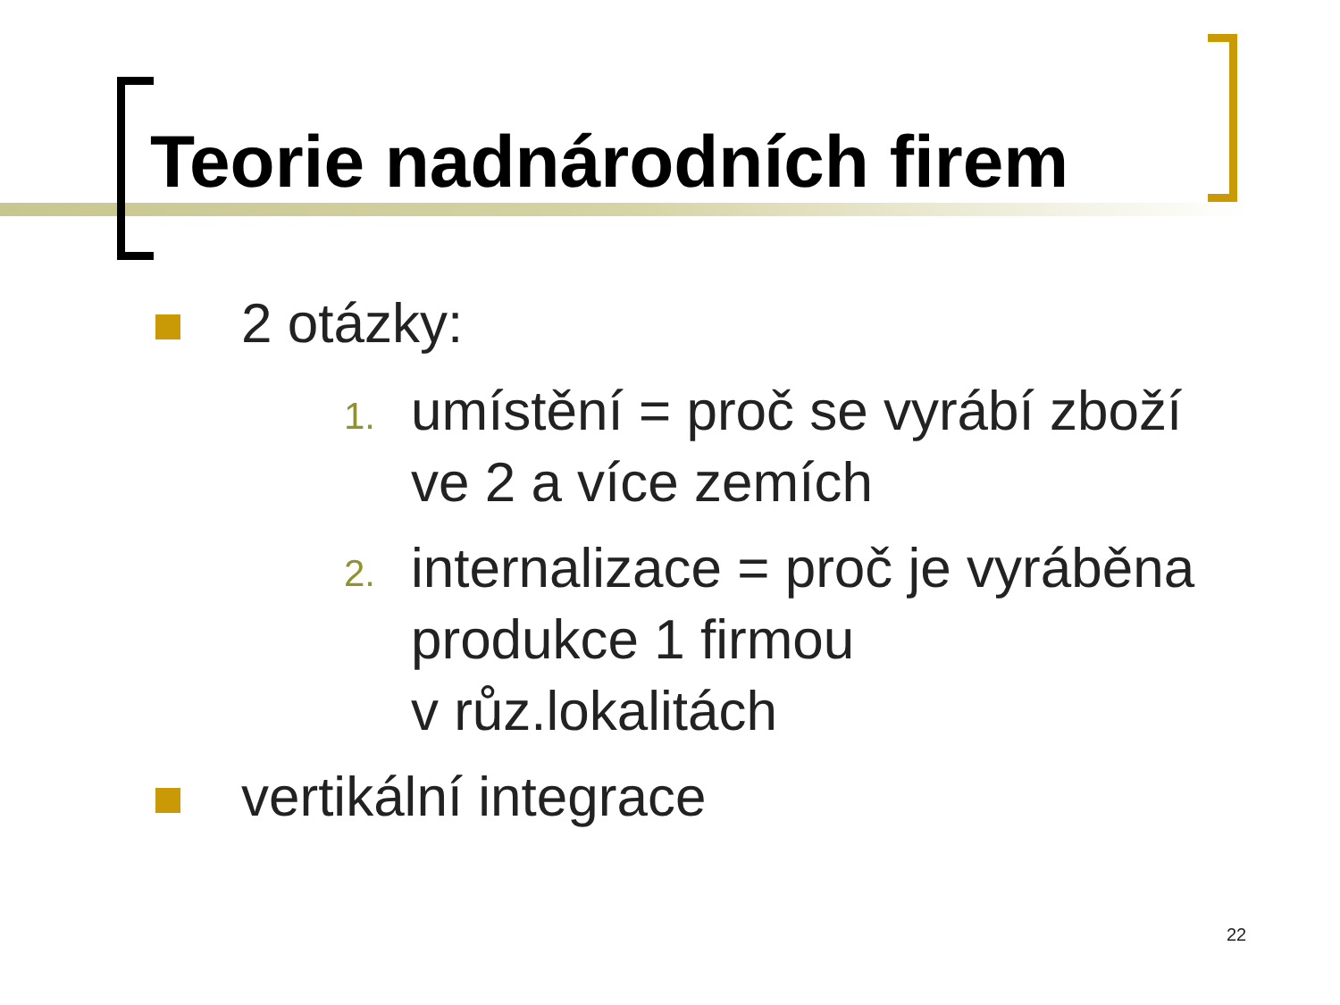Teorie nadnárodních firem
2 otázky:
1. umístění = proč se vyrábí zboží
ve 2 a více zemích
2. internalizace = proč je vyráběna
produkce 1 firmou
v růz.lokalitách
vertikální integrace
22